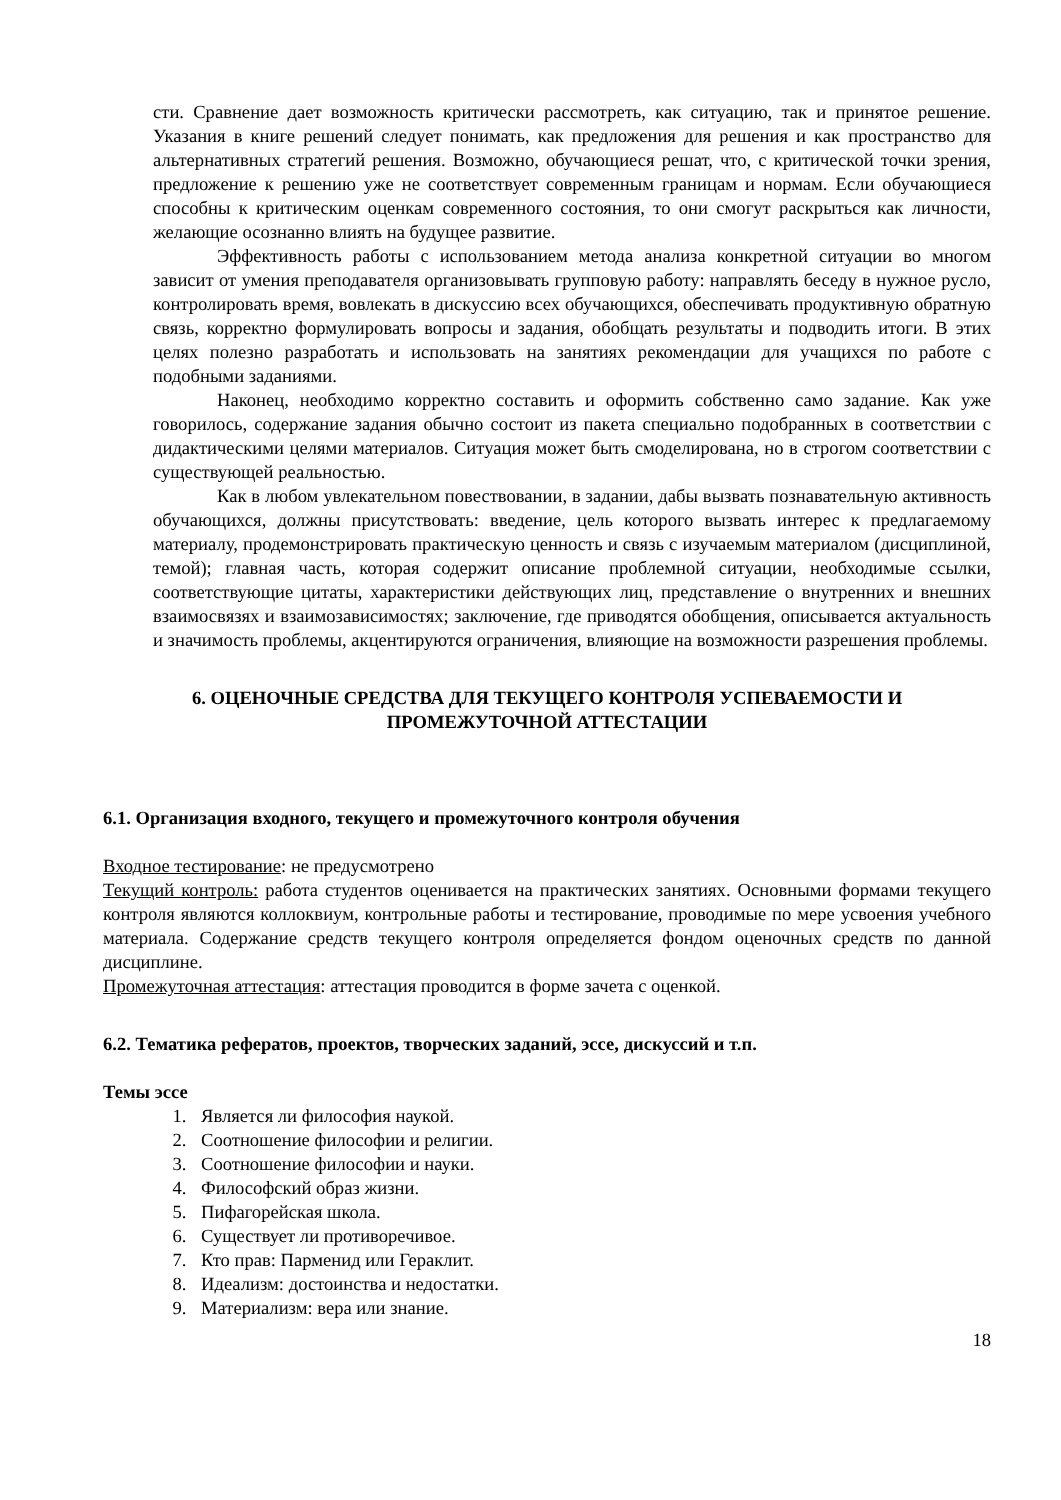сти. Сравнение дает возможность критически рассмотреть, как ситуацию, так и принятое решение. Указания в книге решений следует понимать, как предложения для решения и как пространство для альтернативных стратегий решения. Возможно, обучающиеся решат, что, с критической точки зрения, предложение к решению уже не соответствует современным границам и нормам. Если обучающиеся способны к критическим оценкам современного состояния, то они смогут раскрыться как личности, желающие осознанно влиять на будущее развитие.
Эффективность работы с использованием метода анализа конкретной ситуации во многом зависит от умения преподавателя организовывать групповую работу: направлять беседу в нужное русло, контролировать время, вовлекать в дискуссию всех обучающихся, обеспечивать продуктивную обратную связь, корректно формулировать вопросы и задания, обобщать результаты и подводить итоги. В этих целях полезно разработать и использовать на занятиях рекомендации для учащихся по работе с подобными заданиями.
Наконец, необходимо корректно составить и оформить собственно само задание. Как уже говорилось, содержание задания обычно состоит из пакета специально подобранных в соответствии с дидактическими целями материалов. Ситуация может быть смоделирована, но в строгом соответствии с существующей реальностью.
Как в любом увлекательном повествовании, в задании, дабы вызвать познавательную активность обучающихся, должны присутствовать: введение, цель которого вызвать интерес к предлагаемому материалу, продемонстрировать практическую ценность и связь с изучаемым материалом (дисциплиной, темой); главная часть, которая содержит описание проблемной ситуации, необходимые ссылки, соответствующие цитаты, характеристики действующих лиц, представление о внутренних и внешних взаимосвязях и взаимозависимостях; заключение, где приводятся обобщения, описывается актуальность и значимость проблемы, акцентируются ограничения, влияющие на возможности разрешения проблемы.
6. ОЦЕНОЧНЫЕ СРЕДСТВА ДЛЯ ТЕКУЩЕГО КОНТРОЛЯ УСПЕВАЕМОСТИ И ПРОМЕЖУТОЧНОЙ АТТЕСТАЦИИ
6.1. Организация входного, текущего и промежуточного контроля обучения
Входное тестирование: не предусмотрено
Текущий контроль: работа студентов оценивается на практических занятиях. Основными формами текущего контроля являются коллоквиум, контрольные работы и тестирование, проводимые по мере усвоения учебного материала. Содержание средств текущего контроля определяется фондом оценочных средств по данной дисциплине.
Промежуточная аттестация: аттестация проводится в форме зачета с оценкой.
6.2. Тематика рефератов, проектов, творческих заданий, эссе, дискуссий и т.п.
Темы эссе
1. Является ли философия наукой.
2. Соотношение философии и религии.
3. Соотношение философии и науки.
4. Философский образ жизни.
5. Пифагорейская школа.
6. Существует ли противоречивое.
7. Кто прав: Парменид или Гераклит.
8. Идеализм: достоинства и недостатки.
9. Материализм: вера или знание.
18